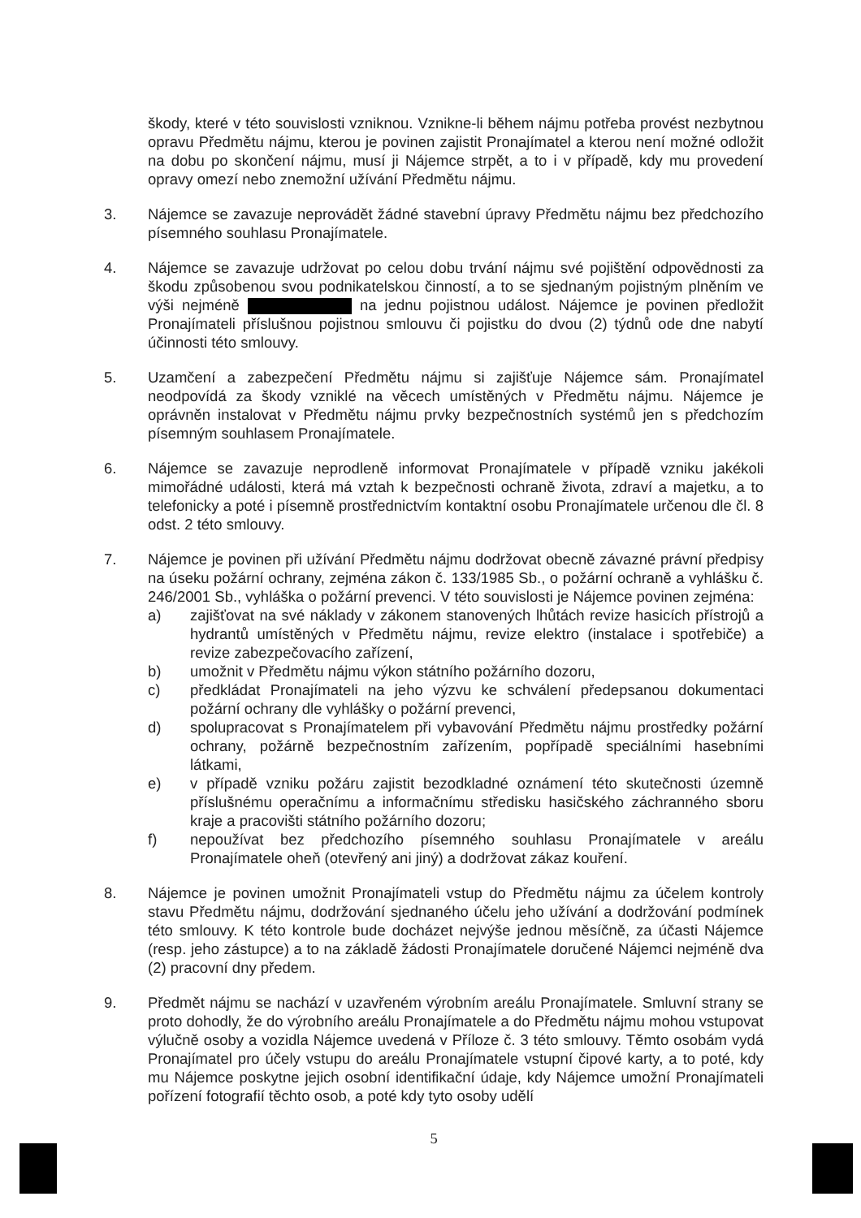škody, které v této souvislosti vzniknou. Vznikne-li během nájmu potřeba provést nezbytnou opravu Předmětu nájmu, kterou je povinen zajistit Pronajímatel a kterou není možné odložit na dobu po skončení nájmu, musí ji Nájemce strpět, a to i v případě, kdy mu provedení opravy omezí nebo znemožní užívání Předmětu nájmu.
3. Nájemce se zavazuje neprovádět žádné stavební úpravy Předmětu nájmu bez předchozího písemného souhlasu Pronajímatele.
4. Nájemce se zavazuje udržovat po celou dobu trvání nájmu své pojištění odpovědnosti za škodu způsobenou svou podnikatelskou činností, a to se sjednaným pojistným plněním ve výši nejméně na jednu pojistnou událost. Nájemce je povinen předložit Pronajímateli příslušnou pojistnou smlouvu či pojistku do dvou (2) týdnů ode dne nabytí účinnosti této smlouvy.
5. Uzamčení a zabezpečení Předmětu nájmu si zajišťuje Nájemce sám. Pronajímatel neodpovídá za škody vzniklé na věcech umístěných v Předmětu nájmu. Nájemce je oprávněn instalovat v Předmětu nájmu prvky bezpečnostních systémů jen s předchozím písemným souhlasem Pronajímatele.
6. Nájemce se zavazuje neprodleně informovat Pronajímatele v případě vzniku jakékoli mimořádné události, která má vztah k bezpečnosti ochraně života, zdraví a majetku, a to telefonicky a poté i písemně prostřednictvím kontaktní osobu Pronajímatele určenou dle čl. 8 odst. 2 této smlouvy.
7. Nájemce je povinen při užívání Předmětu nájmu dodržovat obecně závazné právní předpisy na úseku požární ochrany, zejména zákon č. 133/1985 Sb., o požární ochraně a vyhlášku č. 246/2001 Sb., vyhláška o požární prevenci. V této souvislosti je Nájemce povinen zejména:
a) zajišťovat na své náklady v zákonem stanovených lhůtách revize hasicích přístrojů a hydrantů umístěných v Předmětu nájmu, revize elektro (instalace i spotřebiče) a revize zabezpečovacího zařízení,
b) umožnit v Předmětu nájmu výkon státního požárního dozoru,
c) předkládat Pronajímateli na jeho výzvu ke schválení předepsanou dokumentaci požární ochrany dle vyhlášky o požární prevenci,
d) spolupracovat s Pronajímatelem při vybavování Předmětu nájmu prostředky požární ochrany, požárně bezpečnostním zařízením, popřípadě speciálními hasebními látkami,
e) v případě vzniku požáru zajistit bezodkladné oznámení této skutečnosti územně příslušnému operačnímu a informačnímu středisku hasičského záchranného sboru kraje a pracovišti státního požárního dozoru;
f) nepoužívat bez předchozího písemného souhlasu Pronajímatele v areálu Pronajímatele oheň (otevřený ani jiný) a dodržovat zákaz kouření.
8. Nájemce je povinen umožnit Pronajímateli vstup do Předmětu nájmu za účelem kontroly stavu Předmětu nájmu, dodržování sjednaného účelu jeho užívání a dodržování podmínek této smlouvy. K této kontrole bude docházet nejvýše jednou měsíčně, za účasti Nájemce (resp. jeho zástupce) a to na základě žádosti Pronajímatele doručené Nájemci nejméně dva (2) pracovní dny předem.
9. Předmět nájmu se nachází v uzavřeném výrobním areálu Pronajímatele. Smluvní strany se proto dohodly, že do výrobního areálu Pronajímatele a do Předmětu nájmu mohou vstupovat výlučně osoby a vozidla Nájemce uvedená v Příloze č. 3 této smlouvy. Těmto osobám vydá Pronajímatel pro účely vstupu do areálu Pronajímatele vstupní čipové karty, a to poté, kdy mu Nájemce poskytne jejich osobní identifikační údaje, kdy Nájemce umožní Pronajímateli pořízení fotografií těchto osob, a poté kdy tyto osoby udělí
5